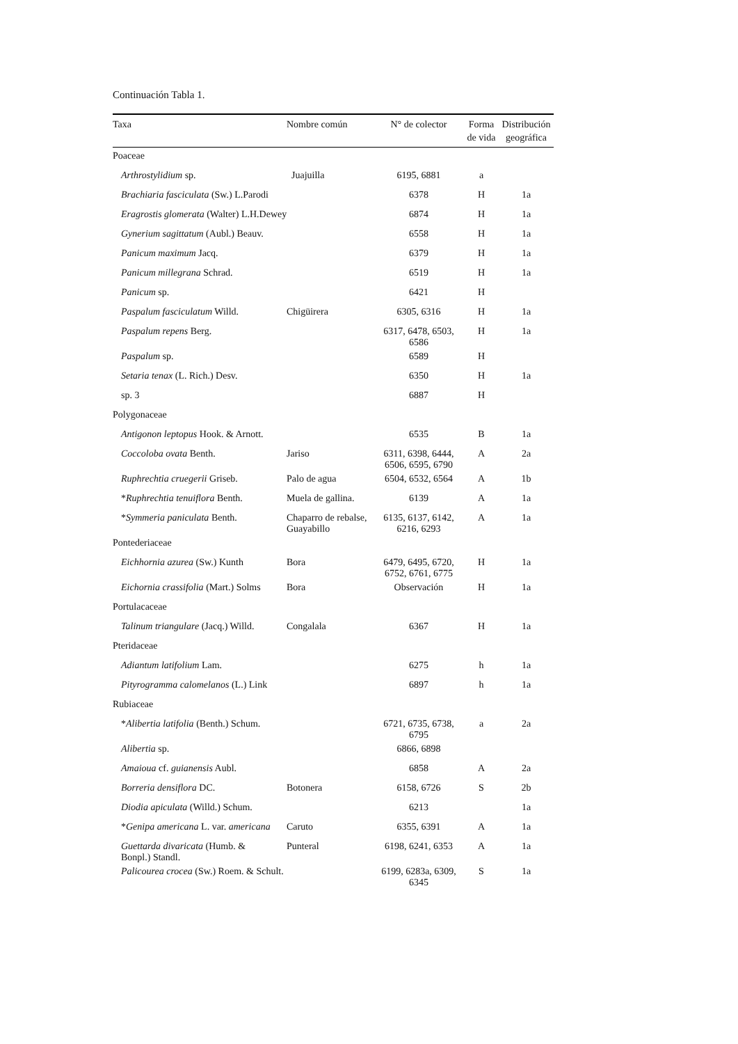Continuación Tabla 1.
| Taxa | Nombre común | N° de colector | Forma de vida | Distribución geográfica |
| --- | --- | --- | --- | --- |
| Poaceae | | | | |
| Arthrostylidium sp. | Juajuilla | 6195, 6881 | a | |
| Brachiaria fasciculata (Sw.) L.Parodi | | 6378 | H | 1a |
| Eragrostis glomerata (Walter) L.H.Dewey | | 6874 | H | 1a |
| Gynerium sagittatum (Aubl.) Beauv. | | 6558 | H | 1a |
| Panicum maximum Jacq. | | 6379 | H | 1a |
| Panicum millegrana Schrad. | | 6519 | H | 1a |
| Panicum sp. | | 6421 | H | |
| Paspalum fasciculatum Willd. | Chigüirera | 6305, 6316 | H | 1a |
| Paspalum repens Berg. | | 6317, 6478, 6503, 6586 | H | 1a |
| Paspalum sp. | | 6589 | H | |
| Setaria tenax (L. Rich.) Desv. | | 6350 | H | 1a |
| sp. 3 | | 6887 | H | |
| Polygonaceae | | | | |
| Antigonon leptopus Hook. & Arnott. | | 6535 | B | 1a |
| Coccoloba ovata Benth. | Jariso | 6311, 6398, 6444, 6506, 6595, 6790 | A | 2a |
| Ruphrechtia cruegerii Griseb. | Palo de agua | 6504, 6532, 6564 | A | 1b |
| * Ruphrechtia tenuiflora Benth. | Muela de gallina. | 6139 | A | 1a |
| * Symmeria paniculata Benth. | Chaparro de rebalse, Guayabillo | 6135, 6137, 6142, 6216, 6293 | A | 1a |
| Pontederiaceae | | | | |
| Eichhornia azurea (Sw.) Kunth | Bora | 6479, 6495, 6720, 6752, 6761, 6775 | H | 1a |
| Eichornia crassifolia (Mart.) Solms | Bora | Observación | H | 1a |
| Portulacaceae | | | | |
| Talinum triangulare (Jacq.) Willd. | Congalala | 6367 | H | 1a |
| Pteridaceae | | | | |
| Adiantum latifolium Lam. | | 6275 | h | 1a |
| Pityrogramma calomelanos (L.) Link | | 6897 | h | 1a |
| Rubiaceae | | | | |
| * Alibertia latifolia (Benth.) Schum. | | 6721, 6735, 6738, 6795 | a | 2a |
| Alibertia sp. | | 6866, 6898 | | |
| Amaioua cf. guianensis Aubl. | | 6858 | A | 2a |
| Borreria densiflora DC. | Botonera | 6158, 6726 | S | 2b |
| Diodia apiculata (Willd.) Schum. | | 6213 | | 1a |
| * Genipa americana L. var. americana | Caruto | 6355, 6391 | A | 1a |
| Guettarda divaricata (Humb. & Bonpl.) Standl. | Punteral | 6198, 6241, 6353 | A | 1a |
| Palicourea crocea (Sw.) Roem. & Schult. | | 6199, 6283a, 6309, 6345 | S | 1a |